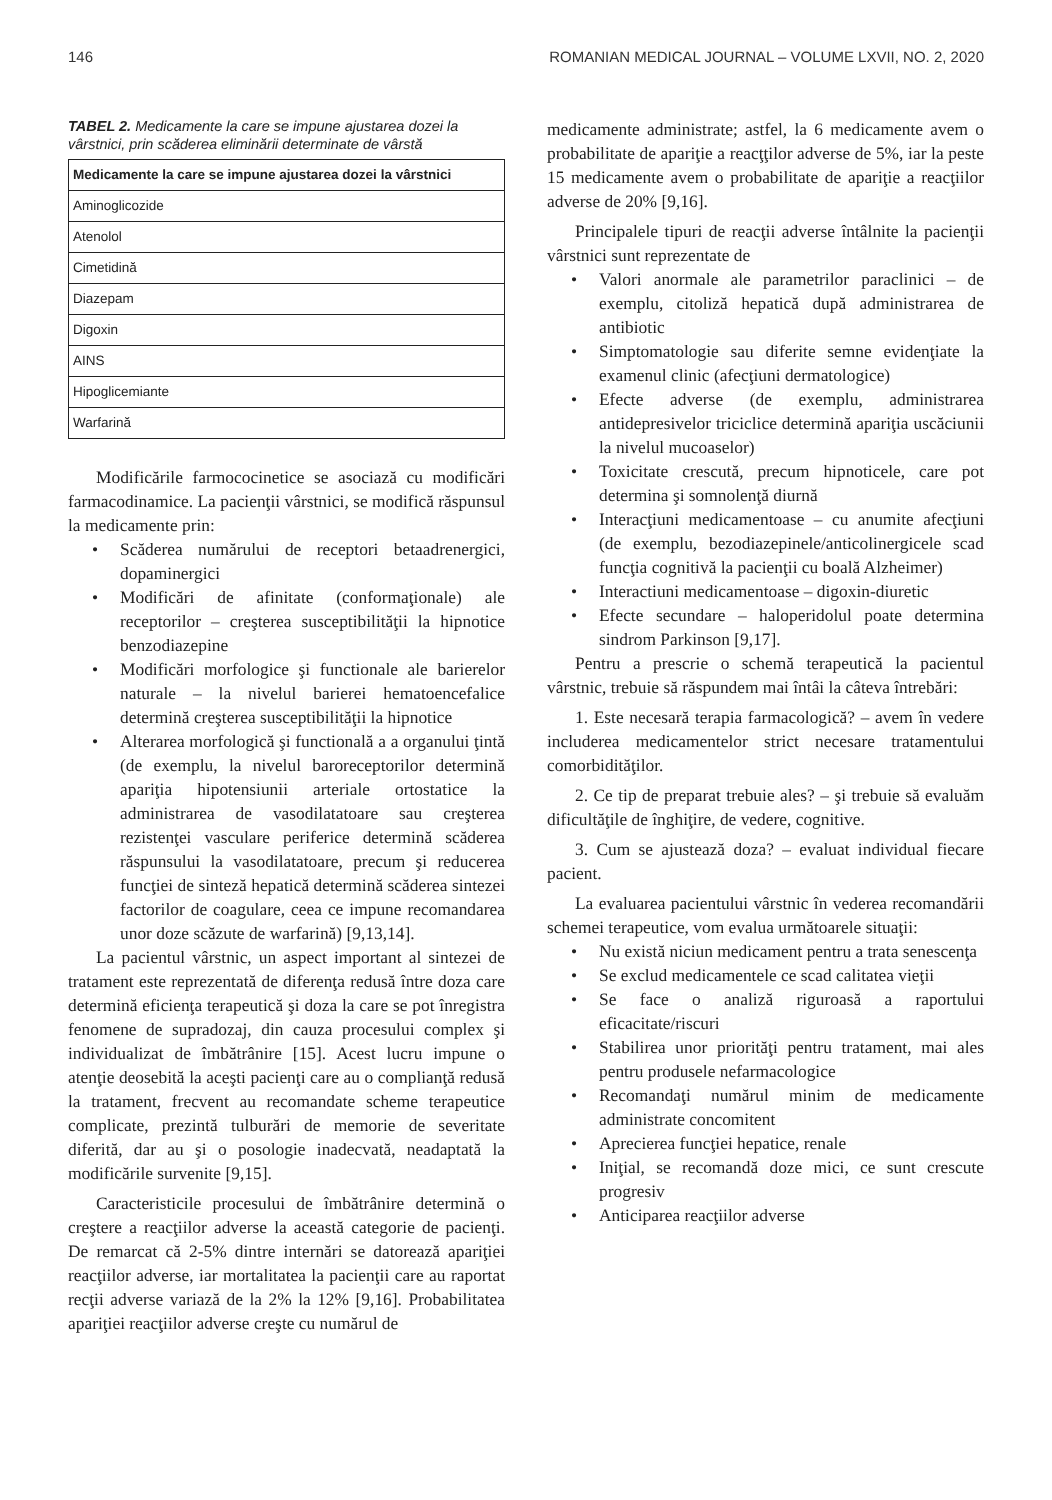146 ROMANIAN MEDICAL JOURNAL – VOLUME LXVII, NO. 2, 2020
TABEL 2. Medicamente la care se impune ajustarea dozei la vârstnici, prin scăderea eliminării determinate de vârstă
| Medicamente la care se impune ajustarea dozei la vârstnici |
| --- |
| Aminoglicozide |
| Atenolol |
| Cimetidină |
| Diazepam |
| Digoxin |
| AINS |
| Hipoglicemiante |
| Warfarină |
Modificările farmococinetice se asociază cu modificări farmacodinamice. La pacienţii vârstnici, se modifică răspunsul la medicamente prin:
• Scăderea numărului de receptori betaadrenergici, dopaminergici
• Modificări de afinitate (conformaţionale) ale receptorilor – creşterea susceptibilităţii la hipnotice benzodiazepine
• Modificări morfologice şi functionale ale barierelor naturale – la nivelul barierei hematoencefalice determină creşterea susceptibilităţii la hipnotice
• Alterarea morfologică şi functională a a organului ţintă (de exemplu, la nivelul baroreceptorilor determină apariţia hipotensiunii arteriale ortostatice la administrarea de vasodilatatoare sau creşterea rezistenţei vasculare periferice determină scăderea răspunsului la vasodilatatoare, precum şi reducerea funcţiei de sinteză hepatică determină scăderea sintezei factorilor de coagulare, ceea ce impune recomandarea unor doze scăzute de warfarină) [9,13,14].
La pacientul vârstnic, un aspect important al sintezei de tratament este reprezentată de diferenţa redusă între doza care determină eficienţa terapeutică şi doza la care se pot înregistra fenomene de supradozaj, din cauza procesului complex şi individualizat de îmbătrânire [15]. Acest lucru impune o atenţie deosebită la aceşti pacienţi care au o complianţă redusă la tratament, frecvent au recomandate scheme terapeutice complicate, prezintă tulburări de memorie de severitate diferită, dar au şi o posologie inadecvată, neadaptată la modificările survenite [9,15].
Caracteristicile procesului de îmbătrânire determină o creştere a reacţiilor adverse la această categorie de pacienţi. De remarcat că 2-5% dintre internări se datorează apariţiei reacţiilor adverse, iar mortalitatea la pacienţii care au raportat recţii adverse variază de la 2% la 12% [9,16]. Probabilitatea apariţiei reacţiilor adverse creşte cu numărul de
medicamente administrate; astfel, la 6 medicamente avem o probabilitate de apariţie a reacţţilor adverse de 5%, iar la peste 15 medicamente avem o probabilitate de apariţie a reacţiilor adverse de 20% [9,16].
Principalele tipuri de reacţii adverse întâlnite la pacienţii vârstnici sunt reprezentate de
• Valori anormale ale parametrilor paraclinici – de exemplu, citoliză hepatică după administrarea de antibiotic
• Simptomatologie sau diferite semne evidenţiate la examenul clinic (afecţiuni dermatologice)
• Efecte adverse (de exemplu, administrarea antidepresivelor triciclice determină apariţia uscăciunii la nivelul mucoaselor)
• Toxicitate crescută, precum hipnoticele, care pot determina şi somnolenţă diurnă
• Interacţiuni medicamentoase – cu anumite afecţiuni (de exemplu, bezodiazepinele/anticolinergicele scad funcţia cognitivă la pacienţii cu boală Alzheimer)
• Interactiuni medicamentoase – digoxin-diuretic
• Efecte secundare – haloperidolul poate determina sindrom Parkinson [9,17].
Pentru a prescrie o schemă terapeutică la pacientul vârstnic, trebuie să răspundem mai întâi la câteva întrebări:
1. Este necesară terapia farmacologică? – avem în vedere includerea medicamentelor strict necesare tratamentului comorbidităţilor.
2. Ce tip de preparat trebuie ales? – şi trebuie să evaluăm dificultăţile de înghiţire, de vedere, cognitive.
3. Cum se ajustează doza? – evaluat individual fiecare pacient.
La evaluarea pacientului vârstnic în vederea recomandării schemei terapeutice, vom evalua următoarele situaţii:
• Nu există niciun medicament pentru a trata senescenţa
• Se exclud medicamentele ce scad calitatea vieţii
• Se face o analiză riguroasă a raportului eficacitate/riscuri
• Stabilirea unor priorităţi pentru tratament, mai ales pentru produsele nefarmacologice
• Recomandaţi numărul minim de medicamente administrate concomitent
• Aprecierea funcţiei hepatice, renale
• Iniţial, se recomandă doze mici, ce sunt crescute progresiv
• Anticiparea reacţiilor adverse